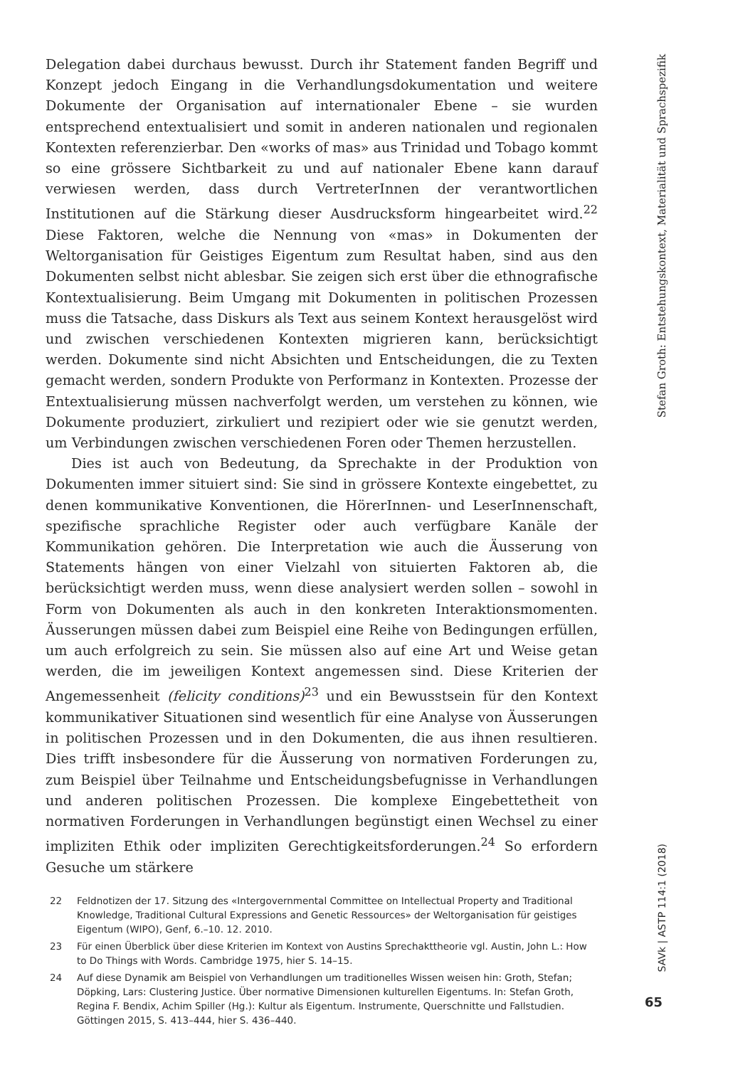Delegation dabei durchaus bewusst. Durch ihr Statement fanden Begriff und Konzept jedoch Eingang in die Verhandlungsdokumentation und weitere Dokumente der Organisation auf internationaler Ebene – sie wurden entsprechend entextualisiert und somit in anderen nationalen und regionalen Kontexten referenzierbar. Den «works of mas» aus Trinidad und Tobago kommt so eine grössere Sichtbarkeit zu und auf nationaler Ebene kann darauf verwiesen werden, dass durch VertreterInnen der verantwortlichen Institutionen auf die Stärkung dieser Ausdrucksform hingearbeitet wird.<sup>22</sup> Diese Faktoren, welche die Nennung von «mas» in Dokumenten der Weltorganisation für Geistiges Eigentum zum Resultat haben, sind aus den Dokumenten selbst nicht ablesbar. Sie zeigen sich erst über die ethnografische Kontextualisierung. Beim Umgang mit Dokumenten in politischen Prozessen muss die Tatsache, dass Diskurs als Text aus seinem Kontext herausgelöst wird und zwischen verschiedenen Kontexten migrieren kann, berücksichtigt werden. Dokumente sind nicht Absichten und Entscheidungen, die zu Texten gemacht werden, sondern Produkte von Performanz in Kontexten. Prozesse der Entextualisierung müssen nachverfolgt werden, um verstehen zu können, wie Dokumente produziert, zirkuliert und rezipiert oder wie sie genutzt werden, um Verbindungen zwischen verschiedenen Foren oder Themen herzustellen.
Dies ist auch von Bedeutung, da Sprechakte in der Produktion von Dokumenten immer situiert sind: Sie sind in grössere Kontexte eingebettet, zu denen kommunikative Konventionen, die HörerInnen- und LeserInnenschaft, spezifische sprachliche Register oder auch verfügbare Kanäle der Kommunikation gehören. Die Interpretation wie auch die Äusserung von Statements hängen von einer Vielzahl von situierten Faktoren ab, die berücksichtigt werden muss, wenn diese analysiert werden sollen – sowohl in Form von Dokumenten als auch in den konkreten Interaktionsmomenten. Äusserungen müssen dabei zum Beispiel eine Reihe von Bedingungen erfüllen, um auch erfolgreich zu sein. Sie müssen also auf eine Art und Weise getan werden, die im jeweiligen Kontext angemessen sind. Diese Kriterien der Angemessenheit (felicity conditions)<sup>23</sup> und ein Bewusstsein für den Kontext kommunikativer Situationen sind wesentlich für eine Analyse von Äusserungen in politischen Prozessen und in den Dokumenten, die aus ihnen resultieren. Dies trifft insbesondere für die Äusserung von normativen Forderungen zu, zum Beispiel über Teilnahme und Entscheidungsbefugnisse in Verhandlungen und anderen politischen Prozessen. Die komplexe Eingebettetheit von normativen Forderungen in Verhandlungen begünstigt einen Wechsel zu einer impliziten Ethik oder impliziten Gerechtigkeitsforderungen.<sup>24</sup> So erfordern Gesuche um stärkere
22 Feldnotizen der 17. Sitzung des «Intergovernmental Committee on Intellectual Property and Traditional Knowledge, Traditional Cultural Expressions and Genetic Ressources» der Weltorganisation für geistiges Eigentum (WIPO), Genf, 6.–10. 12. 2010.
23 Für einen Überblick über diese Kriterien im Kontext von Austins Sprechakttheorie vgl. Austin, John L.: How to Do Things with Words. Cambridge 1975, hier S. 14–15.
24 Auf diese Dynamik am Beispiel von Verhandlungen um traditionelles Wissen weisen hin: Groth, Stefan; Döpking, Lars: Clustering Justice. Über normative Dimensionen kulturellen Eigentums. In: Stefan Groth, Regina F. Bendix, Achim Spiller (Hg.): Kultur als Eigentum. Instrumente, Querschnitte und Fallstudien. Göttingen 2015, S. 413–444, hier S. 436–440.
Stefan Groth: Entstehungskontext, Materialität und Sprachspezifik
SAVk | ASTP 114:1 (2018)
65